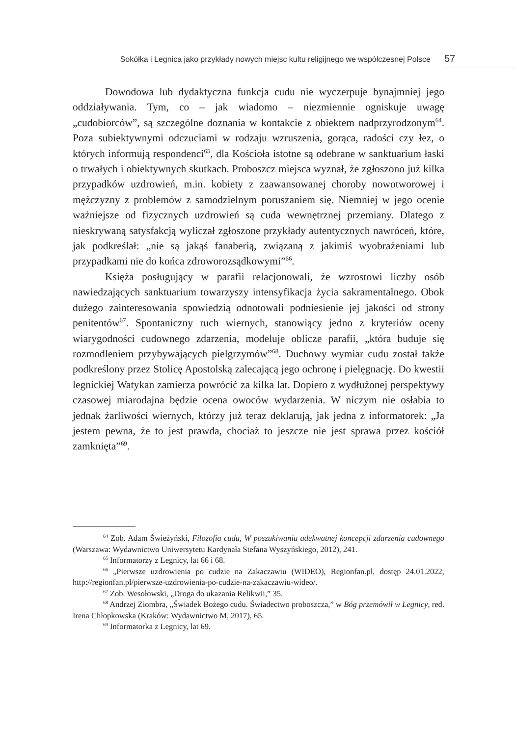Sokółka i Legnica jako przykłady nowych miejsc kultu religijnego we współczesnej Polsce 57
Dowodowa lub dydaktyczna funkcja cudu nie wyczerpuje bynajmniej jego oddziaływania. Tym, co – jak wiadomo – niezmiennie ogniskuje uwagę „cudobiorców”, są szczególne doznania w kontakcie z obiektem nadprzyrodzonym<sup>64</sup>. Poza subiektywnymi odczuciami w rodzaju wzruszenia, gorąca, radości czy łez, o których informują respondenci<sup>65</sup>, dla Kościoła istotne są odebrane w sanktuarium łaski o trwałych i obiektywnych skutkach. Proboszcz miejsca wyznał, że zgłoszono już kilka przypadków uzdrowień, m.in. kobiety z zaawansowanej choroby nowotworowej i mężczyzny z problemów z samodzielnym poruszaniem się. Niemniej w jego ocenie ważniejsze od fizycznych uzdrowień są cuda wewnętrznej przemiany. Dlatego z nieskrywaną satysfakcją wyliczał zgłoszone przykłady autentycznych nawróceń, które, jak podkreślał: „nie są jakąś fanaberią, związaną z jakimiś wyobrażeniami lub przypadkami nie do końca zdroworozsądkowymi”<sup>66</sup>.
Księża posługujący w parafii relacjonowali, że wzrostowi liczby osób nawiedzających sanktuarium towarzyszy intensyfikacja życia sakramentalnego. Obok dużego zainteresowania spowiedzią odnotowali podniesienie jej jakości od strony penitentów<sup>67</sup>. Spontaniczny ruch wiernych, stanowiący jedno z kryteriów oceny wiarygodności cudownego zdarzenia, modeluje oblicze parafii, „która buduje się rozmodleniem przybywających pielgrzymów”<sup>68</sup>. Duchowy wymiar cudu został także podkreślony przez Stolicę Apostolską zalecającą jego ochronę i pielęgnację. Do kwestii legnickiej Watykan zamierza powrócić za kilka lat. Dopiero z wydłużonej perspektywy czasowej miarodajna będzie ocena owoców wydarzenia. W niczym nie osłabia to jednak żarliwości wiernych, którzy już teraz deklarują, jak jedna z informatorek: „Ja jestem pewna, że to jest prawda, chociaż to jeszcze nie jest sprawa przez kościół zamknięta”<sup>69</sup>.
<sup>64</sup> Zob. Adam Świeżyński, Filozofia cudu, W poszukiwaniu adekwatnej koncepcji zdarzenia cudownego (Warszawa: Wydawnictwo Uniwersytetu Kardynała Stefana Wyszyńskiego, 2012), 241.
<sup>65</sup> Informatorzy z Legnicy, lat 66 i 68.
<sup>66</sup> „Pierwsze uzdrowienia po cudzie na Zakaczawiu (WIDEO), Regionfan.pl, dostęp 24.01.2022, http://regionfan.pl/pierwsze-uzdrowienia-po-cudzie-na-zakaczawiu-wideo/.
<sup>67</sup> Zob. Wesołowski, „Droga do ukazania Relikwii,” 35.
<sup>68</sup> Andrzej Ziombra, „Świadek Bożego cudu. Świadectwo proboszcza,” w Bóg przemówił w Legnicy, red. Irena Chłopkowska (Kraków: Wydawnictwo M, 2017), 65.
<sup>69</sup> Informatorka z Legnicy, lat 69.